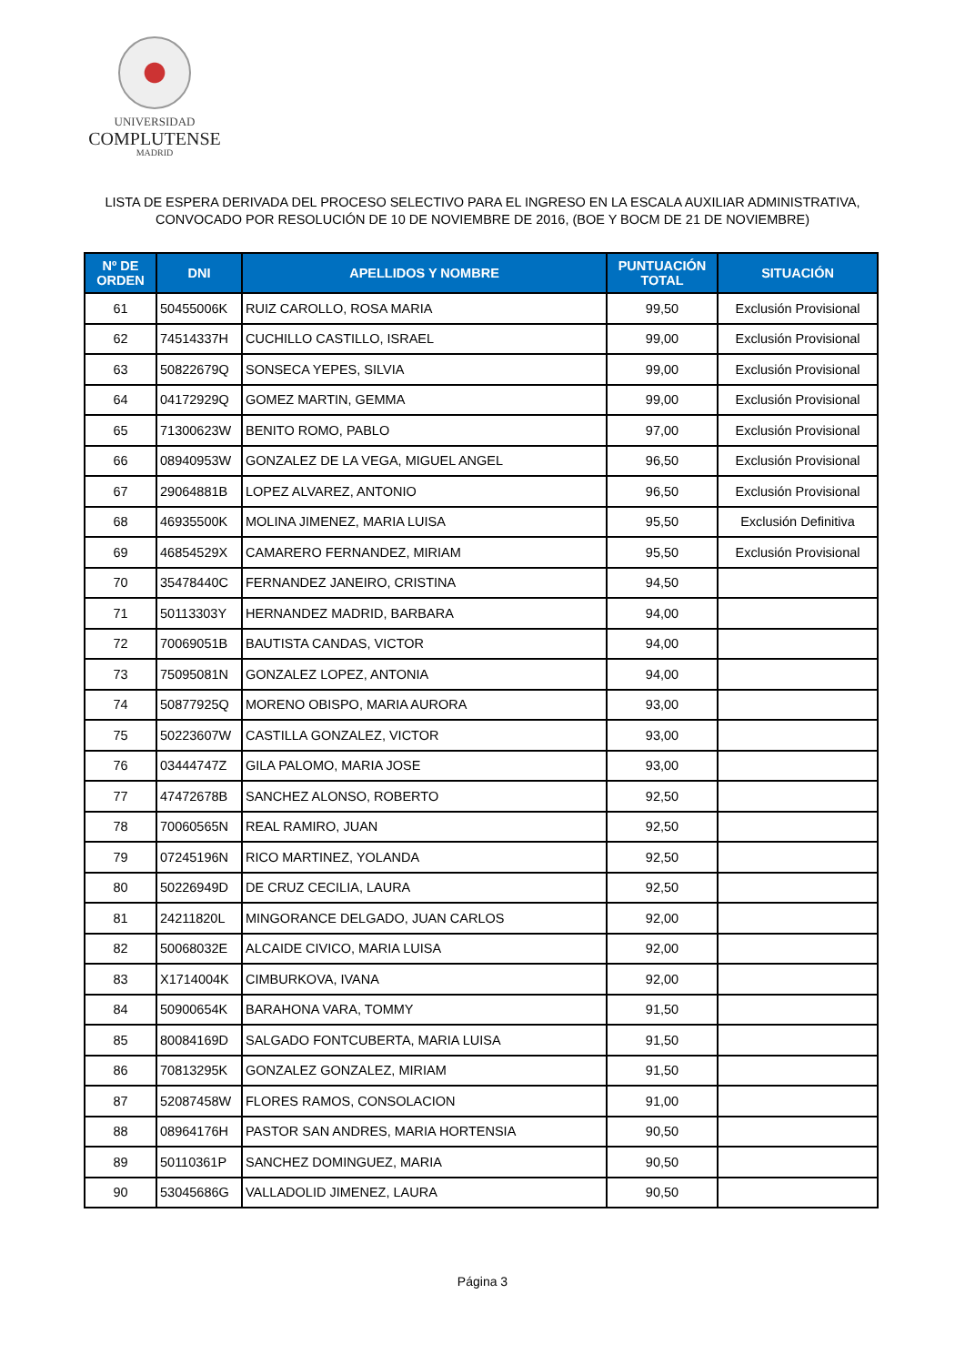UNIVERSIDAD
COMPLUTENSE
MADRID
LISTA DE ESPERA DERIVADA DEL PROCESO SELECTIVO PARA EL INGRESO EN LA ESCALA AUXILIAR ADMINISTRATIVA,
CONVOCADO POR RESOLUCIÓN DE 10 DE NOVIEMBRE DE 2016, (BOE Y BOCM DE 21 DE NOVIEMBRE)
| Nº DE ORDEN | DNI | APELLIDOS Y NOMBRE | PUNTUACIÓN TOTAL | SITUACIÓN |
| --- | --- | --- | --- | --- |
| 61 | 50455006K | RUIZ CAROLLO, ROSA MARIA | 99,50 | Exclusión Provisional |
| 62 | 74514337H | CUCHILLO CASTILLO, ISRAEL | 99,00 | Exclusión Provisional |
| 63 | 50822679Q | SONSECA YEPES, SILVIA | 99,00 | Exclusión Provisional |
| 64 | 04172929Q | GOMEZ MARTIN, GEMMA | 99,00 | Exclusión Provisional |
| 65 | 71300623W | BENITO ROMO, PABLO | 97,00 | Exclusión Provisional |
| 66 | 08940953W | GONZALEZ DE LA VEGA, MIGUEL ANGEL | 96,50 | Exclusión Provisional |
| 67 | 29064881B | LOPEZ ALVAREZ, ANTONIO | 96,50 | Exclusión Provisional |
| 68 | 46935500K | MOLINA JIMENEZ, MARIA LUISA | 95,50 | Exclusión Definitiva |
| 69 | 46854529X | CAMARERO FERNANDEZ, MIRIAM | 95,50 | Exclusión Provisional |
| 70 | 35478440C | FERNANDEZ JANEIRO, CRISTINA | 94,50 | |
| 71 | 50113303Y | HERNANDEZ MADRID, BARBARA | 94,00 | |
| 72 | 70069051B | BAUTISTA CANDAS, VICTOR | 94,00 | |
| 73 | 75095081N | GONZALEZ LOPEZ, ANTONIA | 94,00 | |
| 74 | 50877925Q | MORENO OBISPO, MARIA AURORA | 93,00 | |
| 75 | 50223607W | CASTILLA GONZALEZ, VICTOR | 93,00 | |
| 76 | 03444747Z | GILA PALOMO, MARIA JOSE | 93,00 | |
| 77 | 47472678B | SANCHEZ ALONSO, ROBERTO | 92,50 | |
| 78 | 70060565N | REAL RAMIRO, JUAN | 92,50 | |
| 79 | 07245196N | RICO MARTINEZ, YOLANDA | 92,50 | |
| 80 | 50226949D | DE CRUZ CECILIA, LAURA | 92,50 | |
| 81 | 24211820L | MINGORANCE DELGADO, JUAN CARLOS | 92,00 | |
| 82 | 50068032E | ALCAIDE CIVICO, MARIA LUISA | 92,00 | |
| 83 | X1714004K | CIMBURKOVA, IVANA | 92,00 | |
| 84 | 50900654K | BARAHONA VARA, TOMMY | 91,50 | |
| 85 | 80084169D | SALGADO FONTCUBERTA, MARIA LUISA | 91,50 | |
| 86 | 70813295K | GONZALEZ GONZALEZ, MIRIAM | 91,50 | |
| 87 | 52087458W | FLORES RAMOS, CONSOLACION | 91,00 | |
| 88 | 08964176H | PASTOR SAN ANDRES, MARIA HORTENSIA | 90,50 | |
| 89 | 50110361P | SANCHEZ DOMINGUEZ, MARIA | 90,50 | |
| 90 | 53045686G | VALLADOLID JIMENEZ, LAURA | 90,50 | |
Página 3